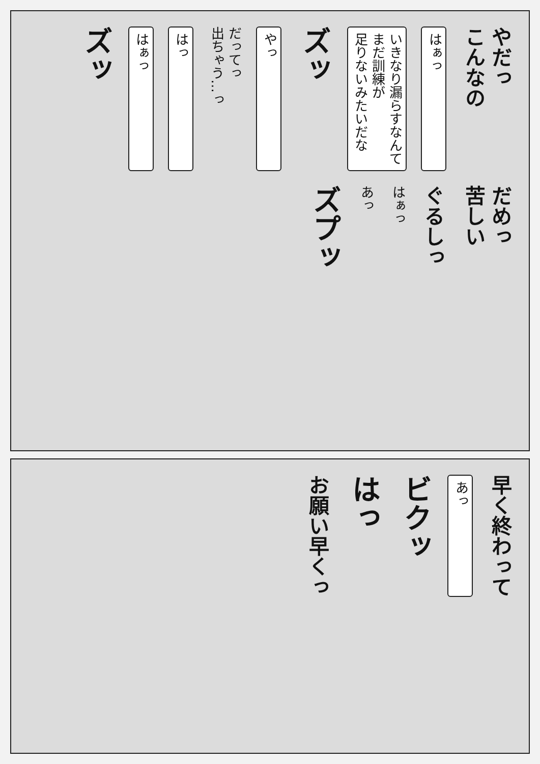やだっ
こんなの
はぁっ
いきなり漏らすなんて
まだ訓練が
足りないみたいだな
ズッ
やっ
だってっ
出ちゃう…っ
はっ
はぁっ
ズッ
だめっ
苦しい
ぐるしっ
はぁっ
あっ
ズプッ
早く終わって
あっ
ビクッ
はっ
お願い早くっ